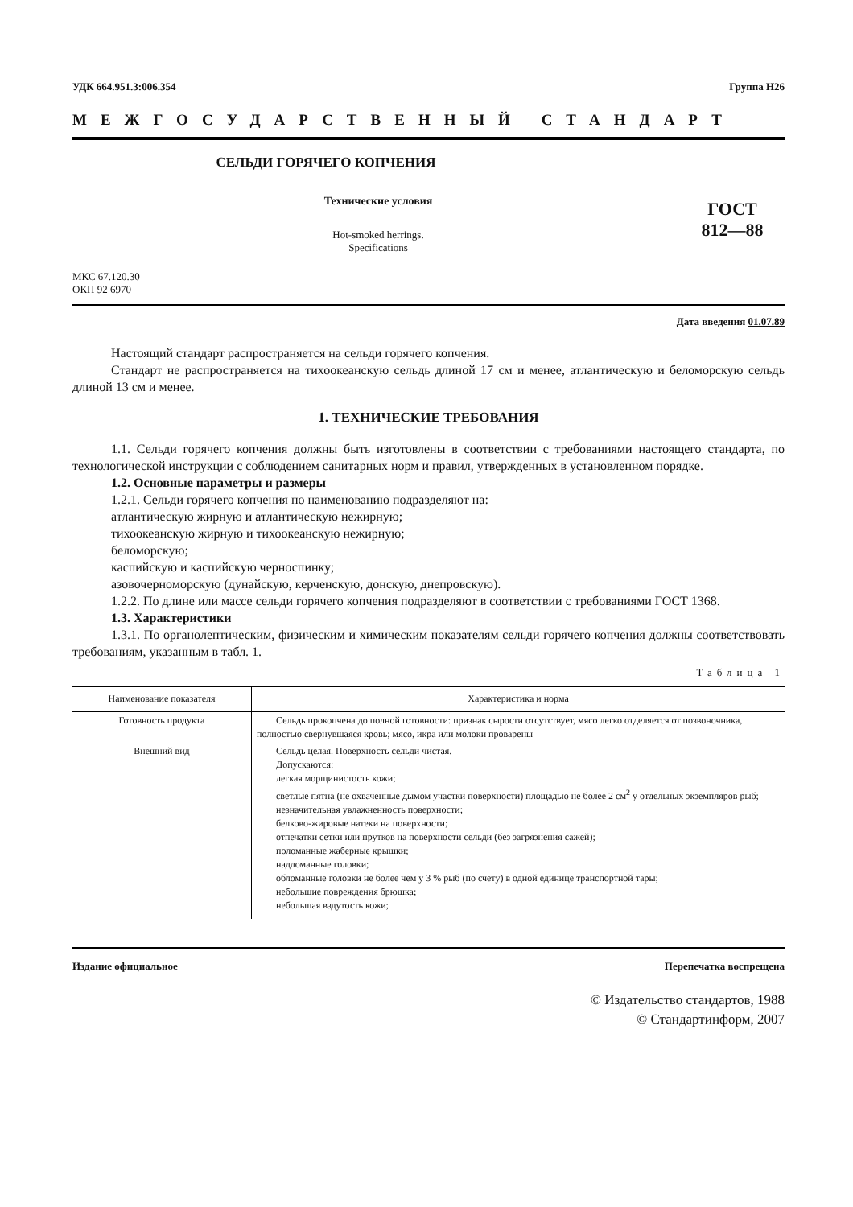УДК 664.951.3:006.354 Группа Н26
МЕЖГОСУДАРСТВЕННЫЙ СТАНДАРТ
СЕЛЬДИ ГОРЯЧЕГО КОПЧЕНИЯ
Технические условия
Hot-smoked herrings.
Specifications
ГОСТ
812—88
МКС 67.120.30
ОКП 92 6970
Дата введения 01.07.89
Настоящий стандарт распространяется на сельди горячего копчения.
Стандарт не распространяется на тихоокеанскую сельдь длиной 17 см и менее, атлантическую и беломорскую сельдь длиной 13 см и менее.
1. ТЕХНИЧЕСКИЕ ТРЕБОВАНИЯ
1.1. Сельди горячего копчения должны быть изготовлены в соответствии с требованиями настоящего стандарта, по технологической инструкции с соблюдением санитарных норм и правил, утвержденных в установленном порядке.
1.2. Основные параметры и размеры
1.2.1. Сельди горячего копчения по наименованию подразделяют на:
атлантическую жирную и атлантическую нежирную;
тихоокеанскую жирную и тихоокеанскую нежирную;
беломорскую;
каспийскую и каспийскую черноспинку;
азовочерноморскую (дунайскую, керченскую, донскую, днепровскую).
1.2.2. По длине или массе сельди горячего копчения подразделяют в соответствии с требованиями ГОСТ 1368.
1.3. Характеристики
1.3.1. По органолептическим, физическим и химическим показателям сельди горячего копчения должны соответствовать требованиям, указанным в табл. 1.
Таблица 1
| Наименование показателя | Характеристика и норма |
| --- | --- |
| Готовность продукта | Сельдь прокопчена до полной готовности: признак сырости отсутствует, мясо легко отделяется от позвоночника, полностью свернувшаяся кровь; мясо, икра или молоки проварены |
| Внешний вид | Сельдь целая. Поверхность сельди чистая. Допускаются: легкая морщинистость кожи; светлые пятна (не охваченные дымом участки поверхности) площадью не более 2 см<sup>2</sup> у отдельных экземпляров рыб; незначительная увлажненность поверхности; белково-жировые натеки на поверхности; отпечатки сетки или прутков на поверхности сельди (без загрязнения сажей); поломанные жаберные крышки; надломанные головки; обломанные головки не более чем у 3 % рыб (по счету) в одной единице транспортной тары; небольшие повреждения брюшка; небольшая вздутость кожи; |
Издание официальное Перепечатка воспрещена
© Издательство стандартов, 1988
© Стандартинформ, 2007